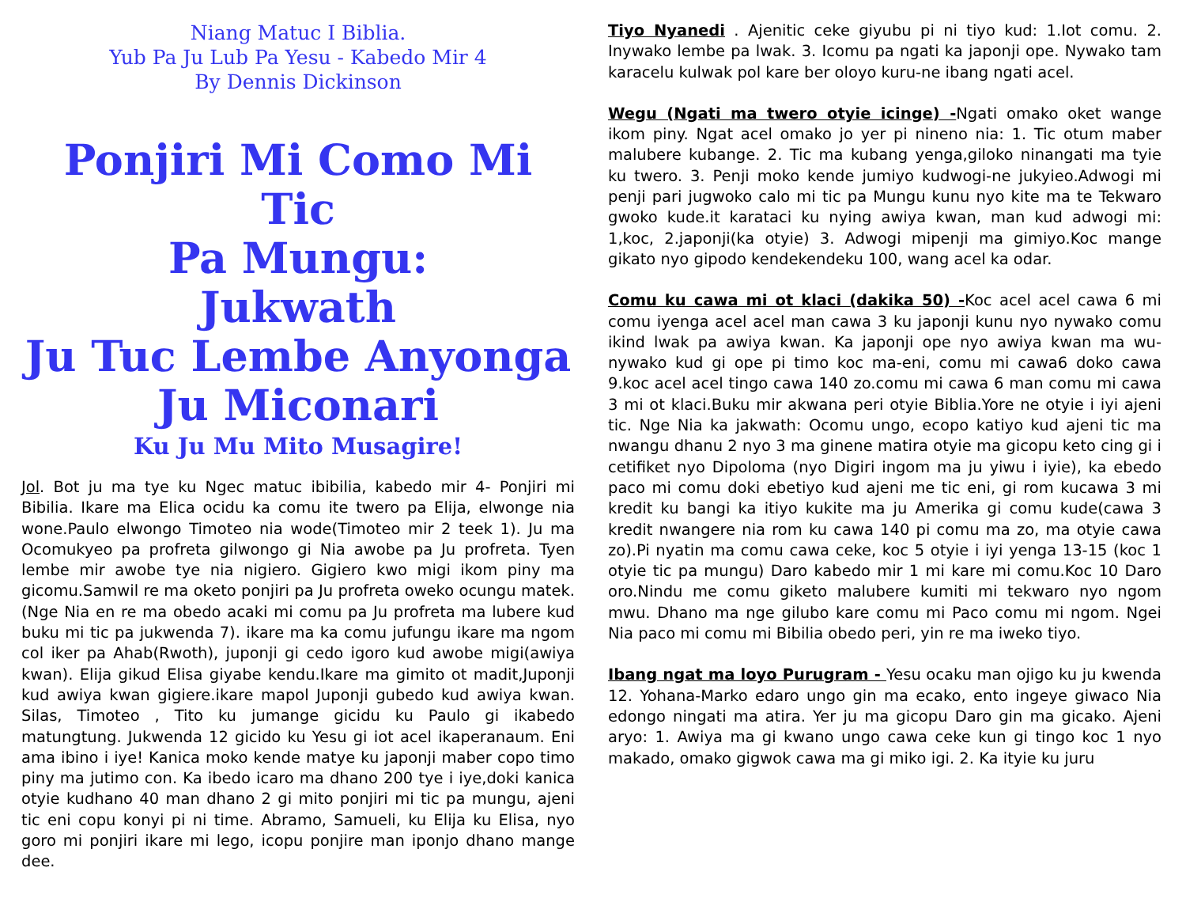Niang Matuc I Biblia.
Yub Pa Ju Lub Pa Yesu - Kabedo Mir 4
By Dennis Dickinson
Ponjiri Mi Como Mi Tic
Pa Mungu:
Jukwath
Ju Tuc Lembe Anyonga
Ju Miconari
Ku Ju Mu Mito Musagire!
Jol. Bot ju ma tye ku Ngec matuc ibibilia, kabedo mir 4- Ponjiri mi Bibilia. Ikare ma Elica ocidu ka comu ite twero pa Elija, elwonge nia wone.Paulo elwongo Timoteo nia wode(Timoteo mir 2 teek 1). Ju ma Ocomukyeo pa profreta gilwongo gi Nia awobe pa Ju profreta. Tyen lembe mir awobe tye nia nigiero. Gigiero kwo migi ikom piny ma gicomu.Samwil re ma oketo ponjiri pa Ju profreta oweko ocungu matek. (Nge Nia en re ma obedo acaki mi comu pa Ju profreta ma lubere kud buku mi tic pa jukwenda 7). ikare ma ka comu jufungu ikare ma ngom col iker pa Ahab(Rwoth), juponji gi cedo igoro kud awobe migi(awiya kwan). Elija gikud Elisa giyabe kendu.Ikare ma gimito ot madit,Juponji kud awiya kwan gigiere.ikare mapol Juponji gubedo kud awiya kwan. Silas, Timoteo , Tito ku jumange gicidu ku Paulo gi ikabedo matungtung. Jukwenda 12 gicido ku Yesu gi iot acel ikaperanaum. Eni ama ibino i iye! Kanica moko kende matye ku japonji maber copo timo piny ma jutimo con. Ka ibedo icaro ma dhano 200 tye i iye,doki kanica otyie kudhano 40 man dhano 2 gi mito ponjiri mi tic pa mungu, ajeni tic eni copu konyi pi ni time. Abramo, Samueli, ku Elija ku Elisa, nyo goro mi ponjiri ikare mi lego, icopu ponjire man iponjo dhano mange dee.
Tiyo Nyanedi . Ajenitic ceke giyubu pi ni tiyo kud: 1.Iot comu. 2. Inywako lembe pa lwak. 3. Icomu pa ngati ka japonji ope. Nywako tam karacelu kulwak pol kare ber oloyo kuru-ne ibang ngati acel.
Wegu (Ngati ma twero otyie icinge) -Ngati omako oket wange ikom piny. Ngat acel omako jo yer pi nineno nia: 1. Tic otum maber malubere kubange. 2. Tic ma kubang yenga,giloko ninangati ma tyie ku twero. 3. Penji moko kende jumiyo kudwogi-ne jukyieo.Adwogi mi penji pari jugwoko calo mi tic pa Mungu kunu nyo kite ma te Tekwaro gwoko kude.it karataci ku nying awiya kwan, man kud adwogi mi: 1,koc, 2.japonji(ka otyie) 3. Adwogi mipenji ma gimiyo.Koc mange gikato nyo gipodo kendekendeku 100, wang acel ka odar.
Comu ku cawa mi ot klaci (dakika 50) -Koc acel acel cawa 6 mi comu iyenga acel acel man cawa 3 ku japonji kunu nyo nywako comu ikind lwak pa awiya kwan. Ka japonji ope nyo awiya kwan ma wu-nywako kud gi ope pi timo koc ma-eni, comu mi cawa6 doko cawa 9.koc acel acel tingo cawa 140 zo.comu mi cawa 6 man comu mi cawa 3 mi ot klaci.Buku mir akwana peri otyie Biblia.Yore ne otyie i iyi ajeni tic. Nge Nia ka jakwath: Ocomu ungo, ecopo katiyo kud ajeni tic ma nwangu dhanu 2 nyo 3 ma ginene matira otyie ma gicopu keto cing gi i cetifiket nyo Dipoloma (nyo Digiri ingom ma ju yiwu i iyie), ka ebedo paco mi comu doki ebetiyo kud ajeni me tic eni, gi rom kucawa 3 mi kredit ku bangi ka itiyo kukite ma ju Amerika gi comu kude(cawa 3 kredit nwangere nia rom ku cawa 140 pi comu ma zo, ma otyie cawa zo).Pi nyatin ma comu cawa ceke, koc 5 otyie i iyi yenga 13-15 (koc 1 otyie tic pa mungu) Daro kabedo mir 1 mi kare mi comu.Koc 10 Daro oro.Nindu me comu giketo malubere kumiti mi tekwaro nyo ngom mwu. Dhano ma nge gilubo kare comu mi Paco comu mi ngom. Ngei Nia paco mi comu mi Bibilia obedo peri, yin re ma iweko tiyo.
Ibang ngat ma loyo Purugram - Yesu ocaku man ojigo ku ju kwenda 12. Yohana-Marko edaro ungo gin ma ecako, ento ingeye giwaco Nia edongo ningati ma atira. Yer ju ma gicopu Daro gin ma gicako. Ajeni aryo: 1. Awiya ma gi kwano ungo cawa ceke kun gi tingo koc 1 nyo makado, omako gigwok cawa ma gi miko igi. 2. Ka ityie ku juru